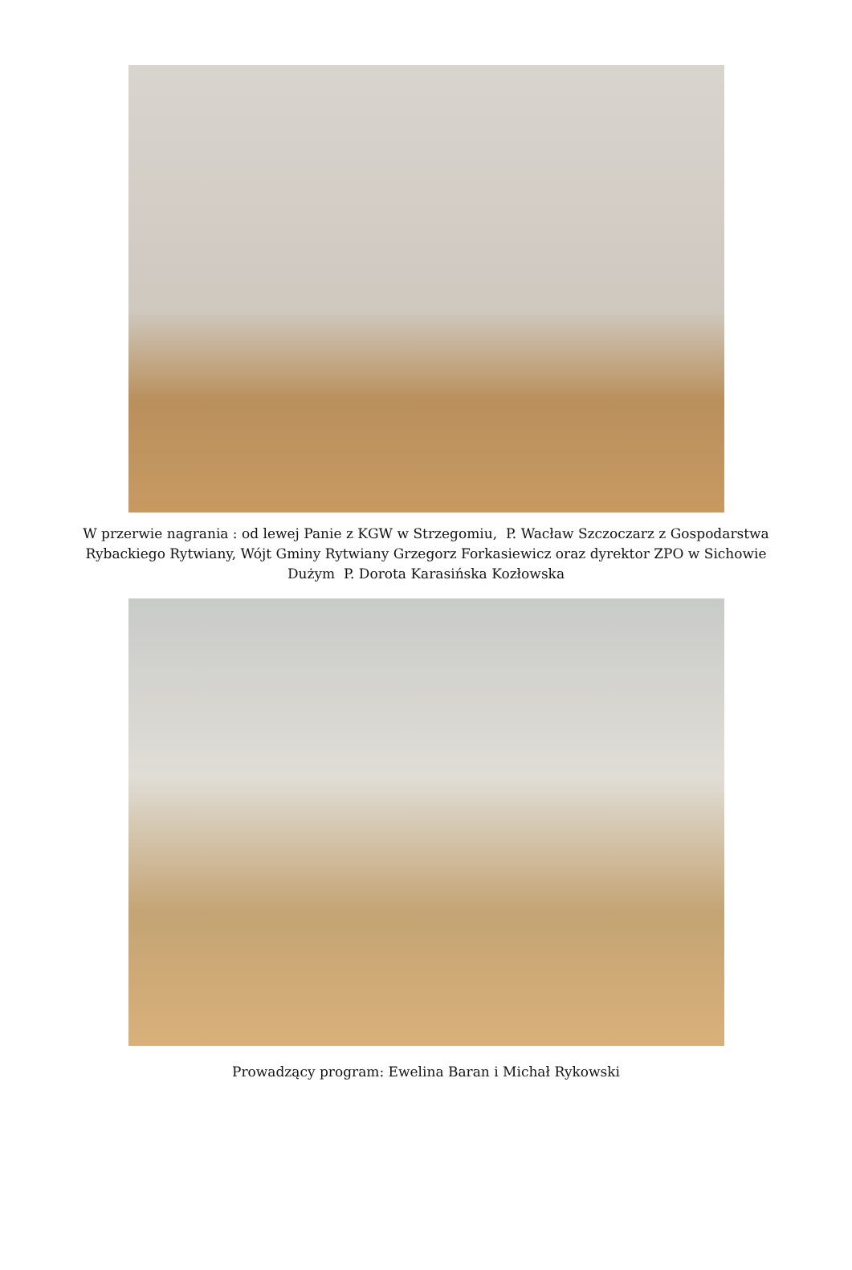W przerwie nagrania : od lewej Panie z KGW w Strzegomiu, P. Wacław Szczoczarz z Gospodarstwa
Rybackiego Rytwiany, Wójt Gminy Rytwiany Grzegorz Forkasiewicz oraz dyrektor ZPO w Sichowie
Dużym P. Dorota Karasińska Kozłowska
Prowadzący program: Ewelina Baran i Michał Rykowski